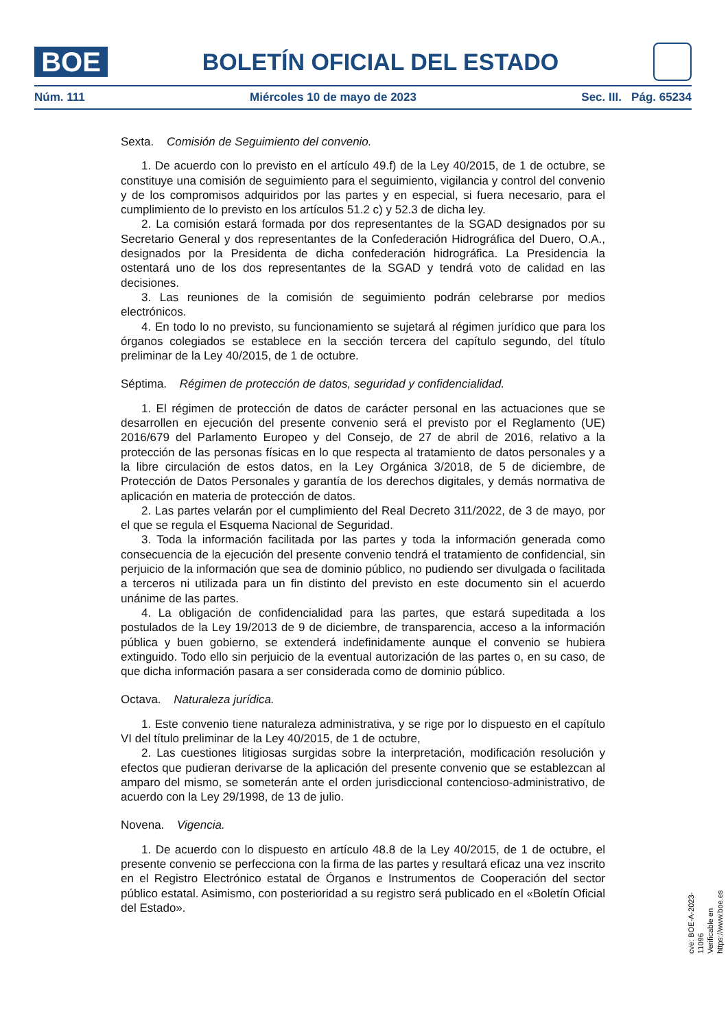BOE
BOLETÍN OFICIAL DEL ESTADO
Núm. 111 Miércoles 10 de mayo de 2023 Sec. III. Pág. 65234
Sexta. Comisión de Seguimiento del convenio.
1. De acuerdo con lo previsto en el artículo 49.f) de la Ley 40/2015, de 1 de octubre, se constituye una comisión de seguimiento para el seguimiento, vigilancia y control del convenio y de los compromisos adquiridos por las partes y en especial, si fuera necesario, para el cumplimiento de lo previsto en los artículos 51.2 c) y 52.3 de dicha ley.
2. La comisión estará formada por dos representantes de la SGAD designados por su Secretario General y dos representantes de la Confederación Hidrográfica del Duero, O.A., designados por la Presidenta de dicha confederación hidrográfica. La Presidencia la ostentará uno de los dos representantes de la SGAD y tendrá voto de calidad en las decisiones.
3. Las reuniones de la comisión de seguimiento podrán celebrarse por medios electrónicos.
4. En todo lo no previsto, su funcionamiento se sujetará al régimen jurídico que para los órganos colegiados se establece en la sección tercera del capítulo segundo, del título preliminar de la Ley 40/2015, de 1 de octubre.
Séptima. Régimen de protección de datos, seguridad y confidencialidad.
1. El régimen de protección de datos de carácter personal en las actuaciones que se desarrollen en ejecución del presente convenio será el previsto por el Reglamento (UE) 2016/679 del Parlamento Europeo y del Consejo, de 27 de abril de 2016, relativo a la protección de las personas físicas en lo que respecta al tratamiento de datos personales y a la libre circulación de estos datos, en la Ley Orgánica 3/2018, de 5 de diciembre, de Protección de Datos Personales y garantía de los derechos digitales, y demás normativa de aplicación en materia de protección de datos.
2. Las partes velarán por el cumplimiento del Real Decreto 311/2022, de 3 de mayo, por el que se regula el Esquema Nacional de Seguridad.
3. Toda la información facilitada por las partes y toda la información generada como consecuencia de la ejecución del presente convenio tendrá el tratamiento de confidencial, sin perjuicio de la información que sea de dominio público, no pudiendo ser divulgada o facilitada a terceros ni utilizada para un fin distinto del previsto en este documento sin el acuerdo unánime de las partes.
4. La obligación de confidencialidad para las partes, que estará supeditada a los postulados de la Ley 19/2013 de 9 de diciembre, de transparencia, acceso a la información pública y buen gobierno, se extenderá indefinidamente aunque el convenio se hubiera extinguido. Todo ello sin perjuicio de la eventual autorización de las partes o, en su caso, de que dicha información pasara a ser considerada como de dominio público.
Octava. Naturaleza jurídica.
1. Este convenio tiene naturaleza administrativa, y se rige por lo dispuesto en el capítulo VI del título preliminar de la Ley 40/2015, de 1 de octubre,
2. Las cuestiones litigiosas surgidas sobre la interpretación, modificación resolución y efectos que pudieran derivarse de la aplicación del presente convenio que se establezcan al amparo del mismo, se someterán ante el orden jurisdiccional contencioso-administrativo, de acuerdo con la Ley 29/1998, de 13 de julio.
Novena. Vigencia.
1. De acuerdo con lo dispuesto en artículo 48.8 de la Ley 40/2015, de 1 de octubre, el presente convenio se perfecciona con la firma de las partes y resultará eficaz una vez inscrito en el Registro Electrónico estatal de Órganos e Instrumentos de Cooperación del sector público estatal. Asimismo, con posterioridad a su registro será publicado en el «Boletín Oficial del Estado».
cve: BOE-A-2023-11096
Verificable en https://www.boe.es